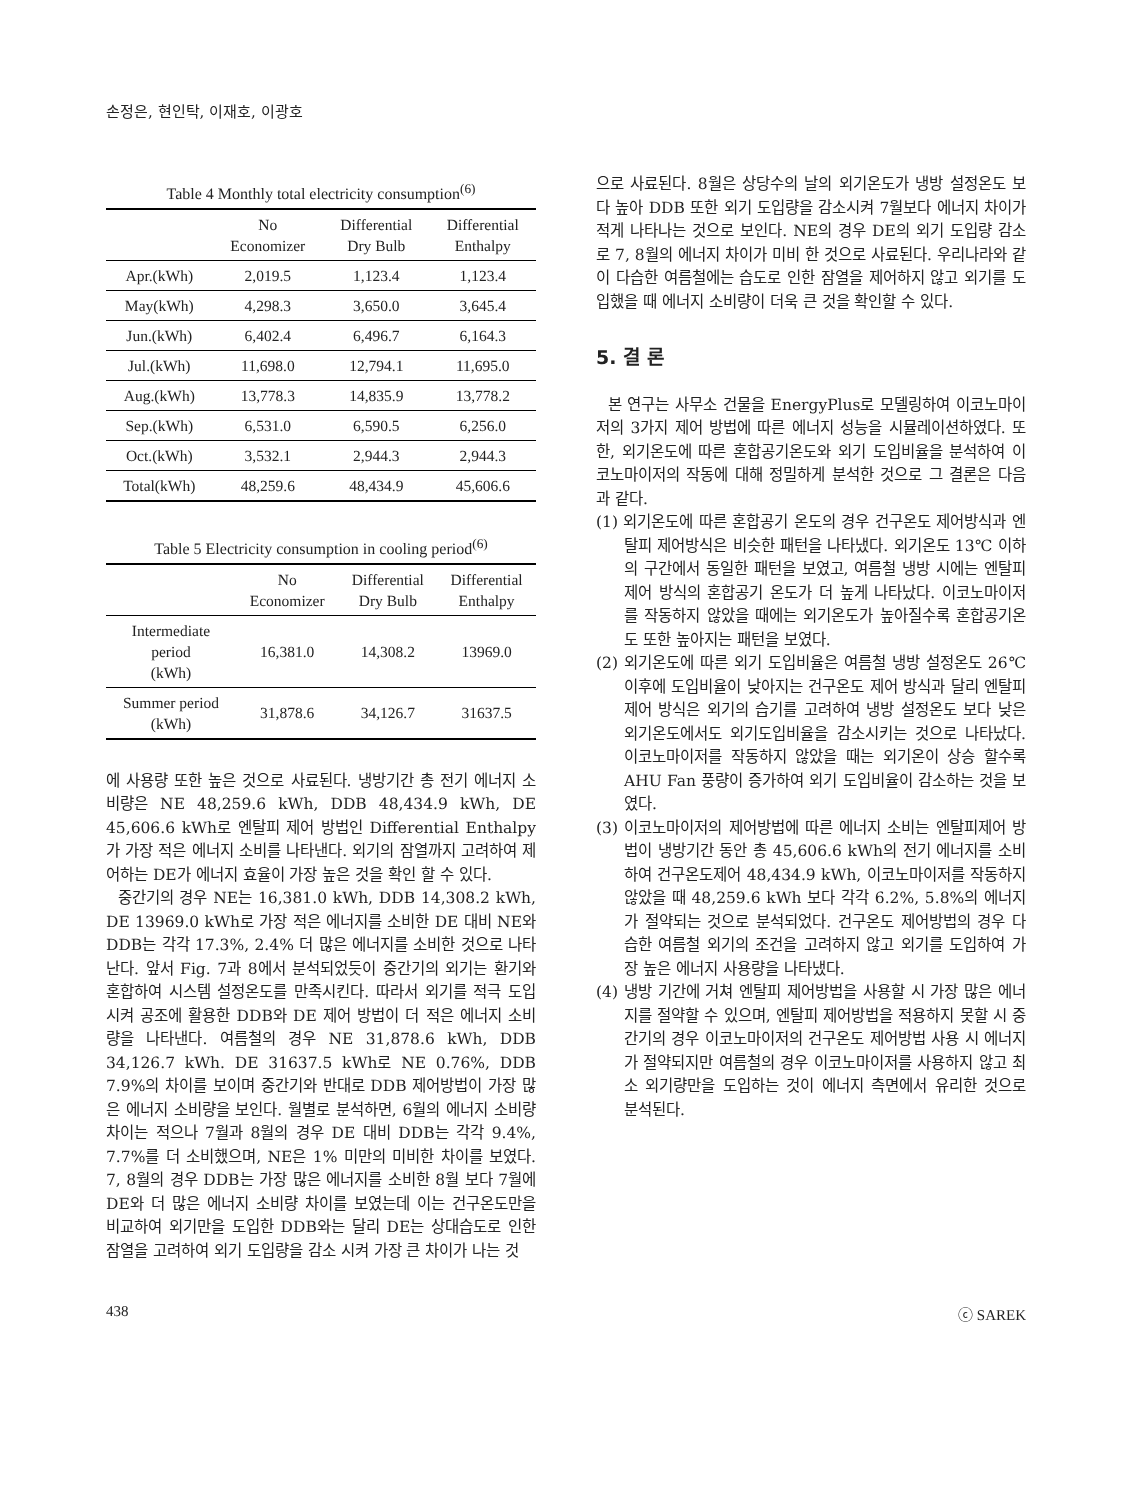손정은, 현인탁, 이재호, 이광호
Table 4 Monthly total electricity consumption<sup>(6)</sup>
| | No Economizer | Differential Dry Bulb | Differential Enthalpy |
| --- | --- | --- | --- |
| Apr.(kWh) | 2,019.5 | 1,123.4 | 1,123.4 |
| May(kWh) | 4,298.3 | 3,650.0 | 3,645.4 |
| Jun.(kWh) | 6,402.4 | 6,496.7 | 6,164.3 |
| Jul.(kWh) | 11,698.0 | 12,794.1 | 11,695.0 |
| Aug.(kWh) | 13,778.3 | 14,835.9 | 13,778.2 |
| Sep.(kWh) | 6,531.0 | 6,590.5 | 6,256.0 |
| Oct.(kWh) | 3,532.1 | 2,944.3 | 2,944.3 |
| Total(kWh) | 48,259.6 | 48,434.9 | 45,606.6 |
Table 5 Electricity consumption in cooling period<sup>(6)</sup>
| | No Economizer | Differential Dry Bulb | Differential Enthalpy |
| --- | --- | --- | --- |
| Intermediate period (kWh) | 16,381.0 | 14,308.2 | 13969.0 |
| Summer period (kWh) | 31,878.6 | 34,126.7 | 31637.5 |
에 사용량 또한 높은 것으로 사료된다. 냉방기간 총 전기 에너지 소비량은 NE 48,259.6 kWh, DDB 48,434.9 kWh, DE 45,606.6 kWh로 엔탈피 제어 방법인 Differential Enthalpy가 가장 적은 에너지 소비를 나타낸다. 외기의 잠열까지 고려하여 제어하는 DE가 에너지 효율이 가장 높은 것을 확인 할 수 있다.
중간기의 경우 NE는 16,381.0 kWh, DDB 14,308.2 kWh, DE 13969.0 kWh로 가장 적은 에너지를 소비한 DE 대비 NE와 DDB는 각각 17.3%, 2.4% 더 많은 에너지를 소비한 것으로 나타난다. 앞서 Fig. 7과 8에서 분석되었듯이 중간기의 외기는 환기와 혼합하여 시스템 설정온도를 만족시킨다. 따라서 외기를 적극 도입시켜 공조에 활용한 DDB와 DE 제어 방법이 더 적은 에너지 소비량을 나타낸다. 여름철의 경우 NE 31,878.6 kWh, DDB 34,126.7 kWh. DE 31637.5 kWh로 NE 0.76%, DDB 7.9%의 차이를 보이며 중간기와 반대로 DDB 제어방법이 가장 많은 에너지 소비량을 보인다. 월별로 분석하면, 6월의 에너지 소비량 차이는 적으나 7월과 8월의 경우 DE 대비 DDB는 각각 9.4%, 7.7%를 더 소비했으며, NE은 1% 미만의 미비한 차이를 보였다. 7, 8월의 경우 DDB는 가장 많은 에너지를 소비한 8월 보다 7월에 DE와 더 많은 에너지 소비량 차이를 보였는데 이는 건구온도만을 비교하여 외기만을 도입한 DDB와는 달리 DE는 상대습도로 인한 잠열을 고려하여 외기 도입량을 감소 시켜 가장 큰 차이가 나는 것
으로 사료된다. 8월은 상당수의 날의 외기온도가 냉방 설정온도 보다 높아 DDB 또한 외기 도입량을 감소시켜 7월보다 에너지 차이가 적게 나타나는 것으로 보인다. NE의 경우 DE의 외기 도입량 감소로 7, 8월의 에너지 차이가 미비 한 것으로 사료된다. 우리나라와 같이 다습한 여름철에는 습도로 인한 잠열을 제어하지 않고 외기를 도입했을 때 에너지 소비량이 더욱 큰 것을 확인할 수 있다.
5. 결 론
본 연구는 사무소 건물을 EnergyPlus로 모델링하여 이코노마이저의 3가지 제어 방법에 따른 에너지 성능을 시뮬레이션하였다. 또한, 외기온도에 따른 혼합공기온도와 외기 도입비율을 분석하여 이코노마이저의 작동에 대해 정밀하게 분석한 것으로 그 결론은 다음과 같다.
(1) 외기온도에 따른 혼합공기 온도의 경우 건구온도 제어방식과 엔탈피 제어방식은 비슷한 패턴을 나타냈다. 외기온도 13℃ 이하의 구간에서 동일한 패턴을 보였고, 여름철 냉방 시에는 엔탈피 제어 방식의 혼합공기 온도가 더 높게 나타났다. 이코노마이저를 작동하지 않았을 때에는 외기온도가 높아질수록 혼합공기온도 또한 높아지는 패턴을 보였다.
(2) 외기온도에 따른 외기 도입비율은 여름철 냉방 설정온도 26℃ 이후에 도입비율이 낮아지는 건구온도 제어 방식과 달리 엔탈피제어 방식은 외기의 습기를 고려하여 냉방 설정온도 보다 낮은 외기온도에서도 외기도입비율을 감소시키는 것으로 나타났다. 이코노마이저를 작동하지 않았을 때는 외기온이 상승 할수록 AHU Fan 풍량이 증가하여 외기 도입비율이 감소하는 것을 보였다.
(3) 이코노마이저의 제어방법에 따른 에너지 소비는 엔탈피제어 방법이 냉방기간 동안 총 45,606.6 kWh의 전기 에너지를 소비하여 건구온도제어 48,434.9 kWh, 이코노마이저를 작동하지 않았을 때 48,259.6 kWh 보다 각각 6.2%, 5.8%의 에너지가 절약되는 것으로 분석되었다. 건구온도 제어방법의 경우 다습한 여름철 외기의 조건을 고려하지 않고 외기를 도입하여 가장 높은 에너지 사용량을 나타냈다.
(4) 냉방 기간에 거쳐 엔탈피 제어방법을 사용할 시 가장 많은 에너지를 절약할 수 있으며, 엔탈피 제어방법을 적용하지 못할 시 중간기의 경우 이코노마이저의 건구온도 제어방법 사용 시 에너지가 절약되지만 여름철의 경우 이코노마이저를 사용하지 않고 최소 외기량만을 도입하는 것이 에너지 측면에서 유리한 것으로 분석된다.
438 ⓒ SAREK